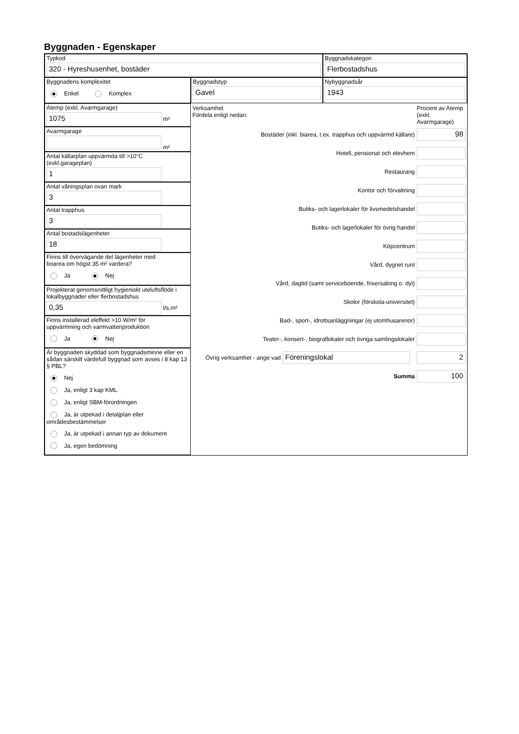Byggnaden - Egenskaper
Typkod
320 - Hyreshusenhet, bostäder
Byggnadskategori
Flerbostadshus
Byggnadens komplexitet
Enkel Komplex
Byggnadstyp
Gavel
Nybyggnadsår
1943
Atemp (exkl. Avarmgarage)
1075
m²
Avarmgarage
m²
Antal källarplan uppvärmda till >10°C
(exkl.garageplan)
1
Antal våningsplan ovan mark
3
Antal trapphus
3
Antal bostadslägenheter
18
Finns till övervägande del lägenheter med
boarea om högst 35 m² vardera?
Ja Nej
Projekterat genomsnittligt hygieniskt uteluftsflöde i lokalbyggnader eller flerbostadshus
0,35
l/s,m²
Finns installerad eleffekt >10 W/m² för
uppvärmning och varmvattenproduktion
Ja Nej
Är byggnaden skyddad som byggnadsminne eller en sådan särskilt värdefull byggnad som avses i 8 kap 13 § PBL?
Nej
Ja, enligt 3 kap KML
Ja, enligt SBM-förordningen
Ja, är utpekad i detaljplan eller områdesbestämmelser
Ja, är utpekad i annan typ av dokument
Ja, egen bedömning
Verksamhet
Fördela enligt nedan:
Procent av Atemp (exkl. Avarmgarage)
Bostäder (inkl. biarea, t.ex. trapphus och uppvärmd källare)
98
Hotell, pensionat och elevhem
Restaurang
Kontor och förvaltning
Butiks- och lagerlokaler för livsmedelshandel
Butiks- och lagerlokaler för övrig handel
Köpcentrum
Vård, dygnet runt
Vård, dagtid (samt serviceboende, frisersalong o. dyl)
Skolor (förskola-universitet)
Bad-, sport-, idrottsanläggningar (ej utomhusarenor)
Teater-, konsert-, biograflokaler och övriga samlingslokaler
Övrig verksamhet - ange vad
Föreningslokal 2
Summa
100